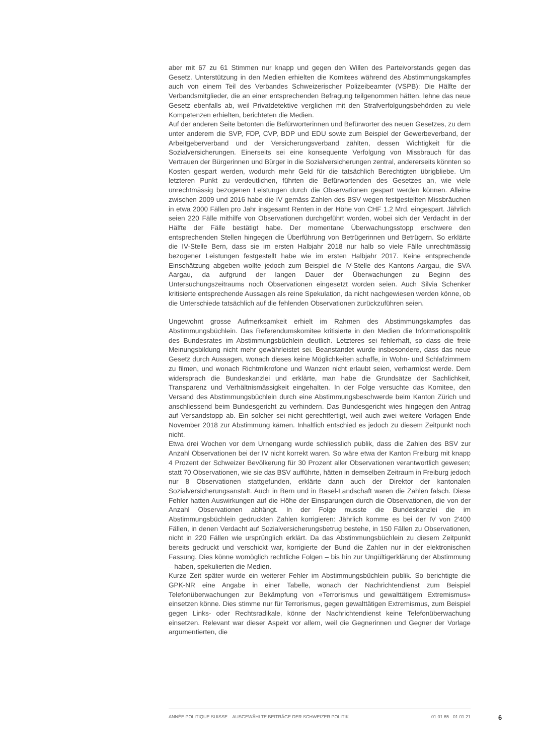aber mit 67 zu 61 Stimmen nur knapp und gegen den Willen des Parteivorstands gegen das Gesetz. Unterstützung in den Medien erhielten die Komitees während des Abstimmungskampfes auch von einem Teil des Verbandes Schweizerischer Polizeibeamter (VSPB): Die Hälfte der Verbandsmitglieder, die an einer entsprechenden Befragung teilgenommen hätten, lehne das neue Gesetz ebenfalls ab, weil Privatdetektive verglichen mit den Strafverfolgungsbehörden zu viele Kompetenzen erhielten, berichteten die Medien.
Auf der anderen Seite betonten die Befürworterinnen und Befürworter des neuen Gesetzes, zu dem unter anderem die SVP, FDP, CVP, BDP und EDU sowie zum Beispiel der Gewerbeverband, der Arbeitgeberverband und der Versicherungsverband zählten, dessen Wichtigkeit für die Sozialversicherungen. Einerseits sei eine konsequente Verfolgung von Missbrauch für das Vertrauen der Bürgerinnen und Bürger in die Sozialversicherungen zentral, andererseits könnten so Kosten gespart werden, wodurch mehr Geld für die tatsächlich Berechtigten übrigbliebe. Um letzteren Punkt zu verdeutlichen, führten die Befürwortenden des Gesetzes an, wie viele unrechtmässig bezogenen Leistungen durch die Observationen gespart werden können. Alleine zwischen 2009 und 2016 habe die IV gemäss Zahlen des BSV wegen festgestellten Missbräuchen in etwa 2000 Fällen pro Jahr insgesamt Renten in der Höhe von CHF 1.2 Mrd. eingespart. Jährlich seien 220 Fälle mithilfe von Observationen durchgeführt worden, wobei sich der Verdacht in der Hälfte der Fälle bestätigt habe. Der momentane Überwachungsstopp erschwere den entsprechenden Stellen hingegen die Überführung von Betrügerinnen und Betrügern. So erklärte die IV-Stelle Bern, dass sie im ersten Halbjahr 2018 nur halb so viele Fälle unrechtmässig bezogener Leistungen festgestellt habe wie im ersten Halbjahr 2017. Keine entsprechende Einschätzung abgeben wollte jedoch zum Beispiel die IV-Stelle des Kantons Aargau, die SVA Aargau, da aufgrund der langen Dauer der Überwachungen zu Beginn des Untersuchungszeitraums noch Observationen eingesetzt worden seien. Auch Silvia Schenker kritisierte entsprechende Aussagen als reine Spekulation, da nicht nachgewiesen werden könne, ob die Unterschiede tatsächlich auf die fehlenden Observationen zurückzuführen seien.
Ungewohnt grosse Aufmerksamkeit erhielt im Rahmen des Abstimmungskampfes das Abstimmungsbüchlein. Das Referendumskomitee kritisierte in den Medien die Informationspolitik des Bundesrates im Abstimmungsbüchlein deutlich. Letzteres sei fehlerhaft, so dass die freie Meinungsbildung nicht mehr gewährleistet sei. Beanstandet wurde insbesondere, dass das neue Gesetz durch Aussagen, wonach dieses keine Möglichkeiten schaffe, in Wohn- und Schlafzimmern zu filmen, und wonach Richtmikrofone und Wanzen nicht erlaubt seien, verharmlost werde. Dem widersprach die Bundeskanzlei und erklärte, man habe die Grundsätze der Sachlichkeit, Transparenz und Verhältnismässigkeit eingehalten. In der Folge versuchte das Komitee, den Versand des Abstimmungsbüchlein durch eine Abstimmungsbeschwerde beim Kanton Zürich und anschliessend beim Bundesgericht zu verhindern. Das Bundesgericht wies hingegen den Antrag auf Versandstopp ab. Ein solcher sei nicht gerechtfertigt, weil auch zwei weitere Vorlagen Ende November 2018 zur Abstimmung kämen. Inhaltlich entschied es jedoch zu diesem Zeitpunkt noch nicht.
Etwa drei Wochen vor dem Urnengang wurde schliesslich publik, dass die Zahlen des BSV zur Anzahl Observationen bei der IV nicht korrekt waren. So wäre etwa der Kanton Freiburg mit knapp 4 Prozent der Schweizer Bevölkerung für 30 Prozent aller Observationen verantwortlich gewesen; statt 70 Observationen, wie sie das BSV aufführte, hätten in demselben Zeitraum in Freiburg jedoch nur 8 Observationen stattgefunden, erklärte dann auch der Direktor der kantonalen Sozialversicherungsanstalt. Auch in Bern und in Basel-Landschaft waren die Zahlen falsch. Diese Fehler hatten Auswirkungen auf die Höhe der Einsparungen durch die Observationen, die von der Anzahl Observationen abhängt. In der Folge musste die Bundeskanzlei die im Abstimmungsbüchlein gedruckten Zahlen korrigieren: Jährlich komme es bei der IV von 2'400 Fällen, in denen Verdacht auf Sozialversicherungsbetrug bestehe, in 150 Fällen zu Observationen, nicht in 220 Fällen wie ursprünglich erklärt. Da das Abstimmungsbüchlein zu diesem Zeitpunkt bereits gedruckt und verschickt war, korrigierte der Bund die Zahlen nur in der elektronischen Fassung. Dies könne womöglich rechtliche Folgen – bis hin zur Ungültigerklärung der Abstimmung – haben, spekulierten die Medien.
Kurze Zeit später wurde ein weiterer Fehler im Abstimmungsbüchlein publik. So berichtigte die GPK-NR eine Angabe in einer Tabelle, wonach der Nachrichtendienst zum Beispiel Telefonüberwachungen zur Bekämpfung von «Terrorismus und gewalttätigem Extremismus» einsetzen könne. Dies stimme nur für Terrorismus, gegen gewalttätigen Extremismus, zum Beispiel gegen Links- oder Rechtsradikale, könne der Nachrichtendienst keine Telefonüberwachung einsetzen. Relevant war dieser Aspekt vor allem, weil die Gegnerinnen und Gegner der Vorlage argumentierten, die
ANNÉE POLITIQUE SUISSE – AUSGEWÄHLTE BEITRÄGE DER SCHWEIZER POLITIK 01.01.65 - 01.01.21
6